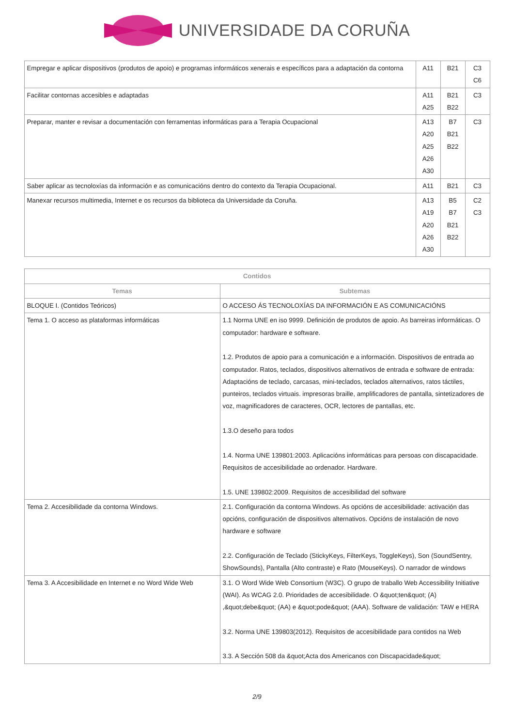UNIVERSIDADE DA CORUÑA
| Empregar e aplicar dispositivos (produtos de apoio) e programas informáticos xenerais e específicos para a adaptación da contorna | A11 | B21 | C3 C6 |
| Facilitar contornas accesibles e adaptadas | A11 A25 | B21 B22 | C3 |
| Preparar, manter e revisar a documentación con ferramentas informáticas para a Terapia Ocupacional | A13 A20 A25 A26 A30 | B7 B21 B22 | C3 |
| Saber aplicar as tecnoloxías da información e as comunicacións dentro do contexto da Terapia Ocupacional. | A11 | B21 | C3 |
| Manexar recursos multimedia, Internet e os recursos da biblioteca da Universidade da Coruña. | A13 A19 A20 A26 A30 | B5 B7 B21 B22 | C2 C3 |
| Contidos | |
| --- | --- |
| Temas | Subtemas |
| BLOQUE I. (Contidos Teóricos) | O ACCESO ÁS TECNOLOXÍAS DA INFORMACIÓN E AS COMUNICACIÓNS |
| Tema 1. O acceso as plataformas informáticas | 1.1 Norma UNE en iso 9999. Definición de produtos de apoio. As barreiras informáticas. O computador: hardware e software. 1.2. Produtos de apoio para a comunicación e a información. Dispositivos de entrada ao computador. Ratos, teclados, dispositivos alternativos de entrada e software de entrada: Adaptacións de teclado, carcasas, mini-teclados, teclados alternativos, ratos táctiles, punteiros, teclados virtuais. impresoras braille, amplificadores de pantalla, sintetizadores de voz, magnificadores de caracteres, OCR, lectores de pantallas, etc. 1.3.O deseño para todos 1.4. Norma UNE 139801:2003. Aplicacións informáticas para persoas con discapacidade. Requisitos de accesibilidade ao ordenador. Hardware. 1.5. UNE 139802:2009. Requisitos de accesibilidad del software |
| Tema 2. Accesibilidade da contorna Windows. | 2.1. Configuración da contorna Windows. As opcións de accesibilidade: activación das opcións, configuración de dispositivos alternativos. Opcións de instalación de novo hardware e software 2.2. Configuración de Teclado (StickyKeys, FilterKeys, ToggleKeys), Son (SoundSentry, ShowSounds), Pantalla (Alto contraste) e Rato (MouseKeys). O narrador de windows |
| Tema 3. A Accesibilidade en Internet e no Word Wide Web | 3.1. O Word Wide Web Consortium (W3C). O grupo de traballo Web Accessibility Initiative (WAI). As WCAG 2.0. Prioridades de accesibilidade. O &quot;ten&quot; (A) ,&quot;debe&quot; (AA) e &quot;pode&quot; (AAA). Software de validación: TAW e HERA 3.2. Norma UNE 139803(2012). Requisitos de accesibilidade para contidos na Web 3.3. A Sección 508 da &quot;Acta dos Americanos con Discapacidade&quot; |
2/9